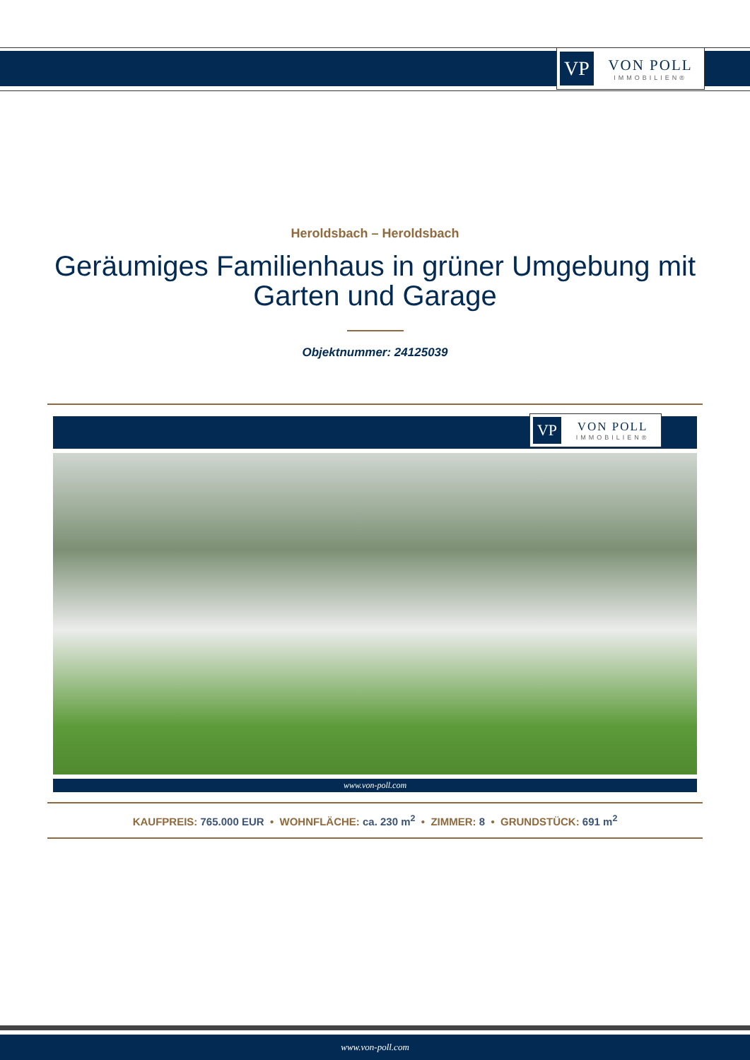VP
VON POLL
IMMOBILIEN®
Heroldsbach – Heroldsbach
Geräumiges Familienhaus in grüner Umgebung mit Garten und Garage
Objektnummer: 24125039
VP
VON POLL
IMMOBILIEN®
www.von-poll.com
KAUFPREIS: 765.000 EUR • WOHNFLÄCHE: ca. 230 m<sup>2</sup> • ZIMMER: 8 • GRUNDSTÜCK: 691 m<sup>2</sup>
www.von-poll.com